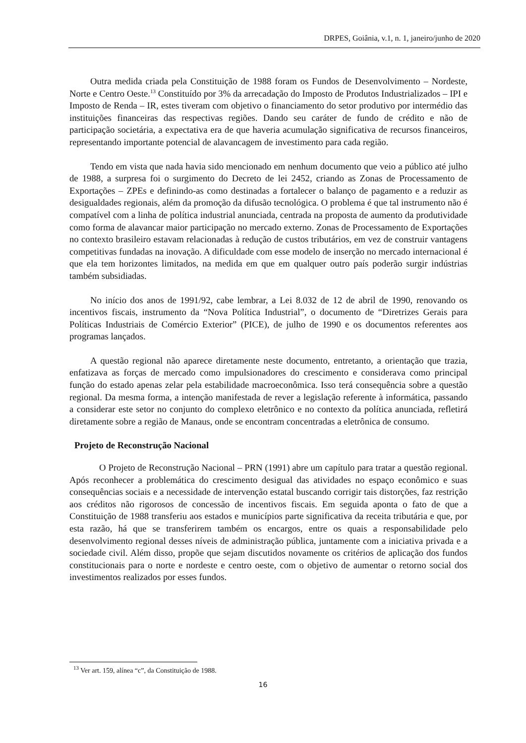DRPES, Goiânia, v.1, n. 1, janeiro/junho de 2020
Outra medida criada pela Constituição de 1988 foram os Fundos de Desenvolvimento – Nordeste, Norte e Centro Oeste.<sup>13</sup> Constituído por 3% da arrecadação do Imposto de Produtos Industrializados – IPI e Imposto de Renda – IR, estes tiveram com objetivo o financiamento do setor produtivo por intermédio das instituições financeiras das respectivas regiões. Dando seu caráter de fundo de crédito e não de participação societária, a expectativa era de que haveria acumulação significativa de recursos financeiros, representando importante potencial de alavancagem de investimento para cada região.
Tendo em vista que nada havia sido mencionado em nenhum documento que veio a público até julho de 1988, a surpresa foi o surgimento do Decreto de lei 2452, criando as Zonas de Processamento de Exportações – ZPEs e definindo-as como destinadas a fortalecer o balanço de pagamento e a reduzir as desigualdades regionais, além da promoção da difusão tecnológica. O problema é que tal instrumento não é compatível com a linha de política industrial anunciada, centrada na proposta de aumento da produtividade como forma de alavancar maior participação no mercado externo. Zonas de Processamento de Exportações no contexto brasileiro estavam relacionadas à redução de custos tributários, em vez de construir vantagens competitivas fundadas na inovação. A dificuldade com esse modelo de inserção no mercado internacional é que ela tem horizontes limitados, na medida em que em qualquer outro país poderão surgir indústrias também subsidiadas.
No início dos anos de 1991/92, cabe lembrar, a Lei 8.032 de 12 de abril de 1990, renovando os incentivos fiscais, instrumento da “Nova Política Industrial”, o documento de “Diretrizes Gerais para Políticas Industriais de Comércio Exterior” (PICE), de julho de 1990 e os documentos referentes aos programas lançados.
A questão regional não aparece diretamente neste documento, entretanto, a orientação que trazia, enfatizava as forças de mercado como impulsionadores do crescimento e considerava como principal função do estado apenas zelar pela estabilidade macroeconômica. Isso terá consequência sobre a questão regional. Da mesma forma, a intenção manifestada de rever a legislação referente à informática, passando a considerar este setor no conjunto do complexo eletrônico e no contexto da política anunciada, refletirá diretamente sobre a região de Manaus, onde se encontram concentradas a eletrônica de consumo.
Projeto de Reconstrução Nacional
O Projeto de Reconstrução Nacional – PRN (1991) abre um capítulo para tratar a questão regional. Após reconhecer a problemática do crescimento desigual das atividades no espaço econômico e suas consequências sociais e a necessidade de intervenção estatal buscando corrigir tais distorções, faz restrição aos créditos não rigorosos de concessão de incentivos fiscais. Em seguida aponta o fato de que a Constituição de 1988 transferiu aos estados e municípios parte significativa da receita tributária e que, por esta razão, há que se transferirem também os encargos, entre os quais a responsabilidade pelo desenvolvimento regional desses níveis de administração pública, juntamente com a iniciativa privada e a sociedade civil. Além disso, propõe que sejam discutidos novamente os critérios de aplicação dos fundos constitucionais para o norte e nordeste e centro oeste, com o objetivo de aumentar o retorno social dos investimentos realizados por esses fundos.
<sup>13</sup> Ver art. 159, alínea “c”, da Constituição de 1988.
16